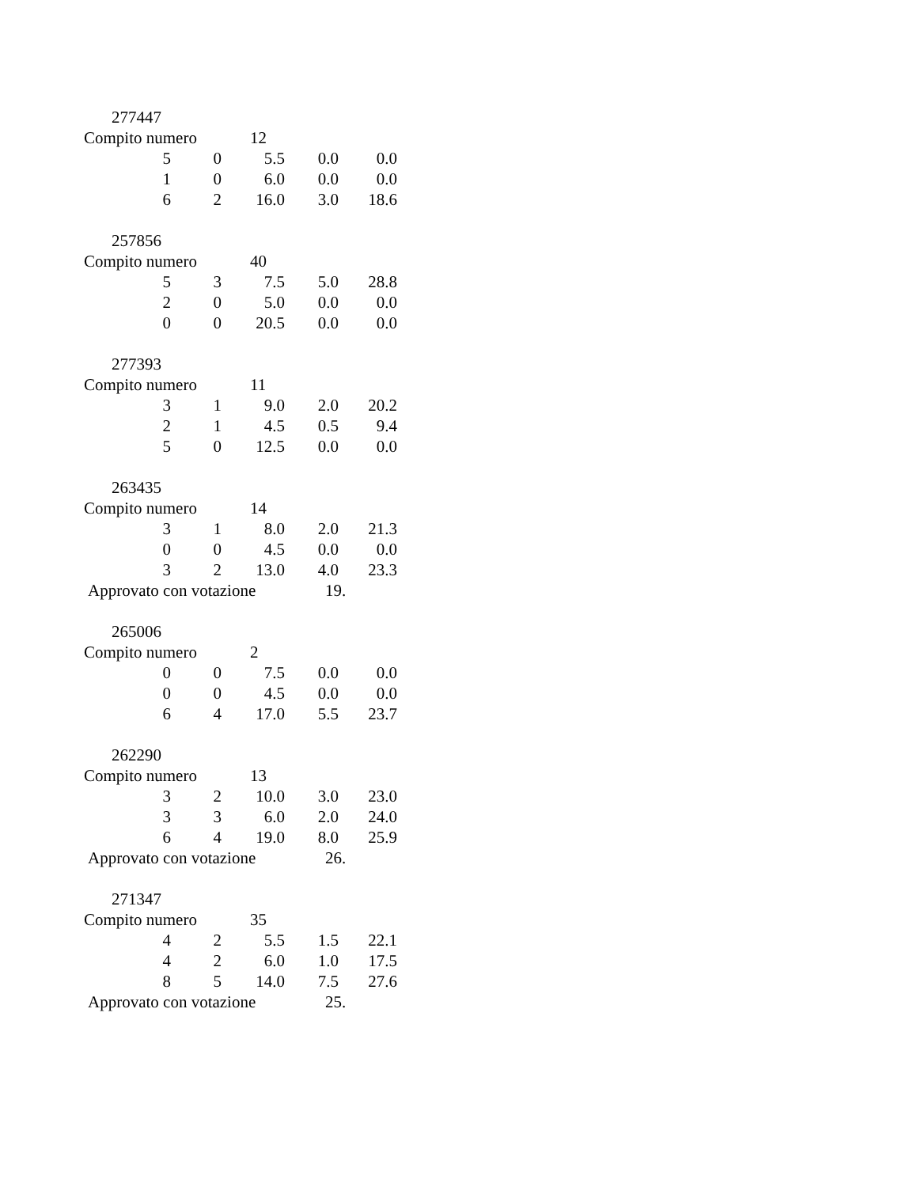277447
Compito numero 12
| 5 | 0 | 5.5 | 0.0 | 0.0 |
| 1 | 0 | 6.0 | 0.0 | 0.0 |
| 6 | 2 | 16.0 | 3.0 | 18.6 |
257856
Compito numero 40
| 5 | 3 | 7.5 | 5.0 | 28.8 |
| 2 | 0 | 5.0 | 0.0 | 0.0 |
| 0 | 0 | 20.5 | 0.0 | 0.0 |
277393
Compito numero 11
| 3 | 1 | 9.0 | 2.0 | 20.2 |
| 2 | 1 | 4.5 | 0.5 | 9.4 |
| 5 | 0 | 12.5 | 0.0 | 0.0 |
263435
Compito numero 14
| 3 | 1 | 8.0 | 2.0 | 21.3 |
| 0 | 0 | 4.5 | 0.0 | 0.0 |
| 3 | 2 | 13.0 | 4.0 | 23.3 |
Approvato con votazione 19.
265006
Compito numero 2
| 0 | 0 | 7.5 | 0.0 | 0.0 |
| 0 | 0 | 4.5 | 0.0 | 0.0 |
| 6 | 4 | 17.0 | 5.5 | 23.7 |
262290
Compito numero 13
| 3 | 2 | 10.0 | 3.0 | 23.0 |
| 3 | 3 | 6.0 | 2.0 | 24.0 |
| 6 | 4 | 19.0 | 8.0 | 25.9 |
Approvato con votazione 26.
271347
Compito numero 35
| 4 | 2 | 5.5 | 1.5 | 22.1 |
| 4 | 2 | 6.0 | 1.0 | 17.5 |
| 8 | 5 | 14.0 | 7.5 | 27.6 |
Approvato con votazione 25.